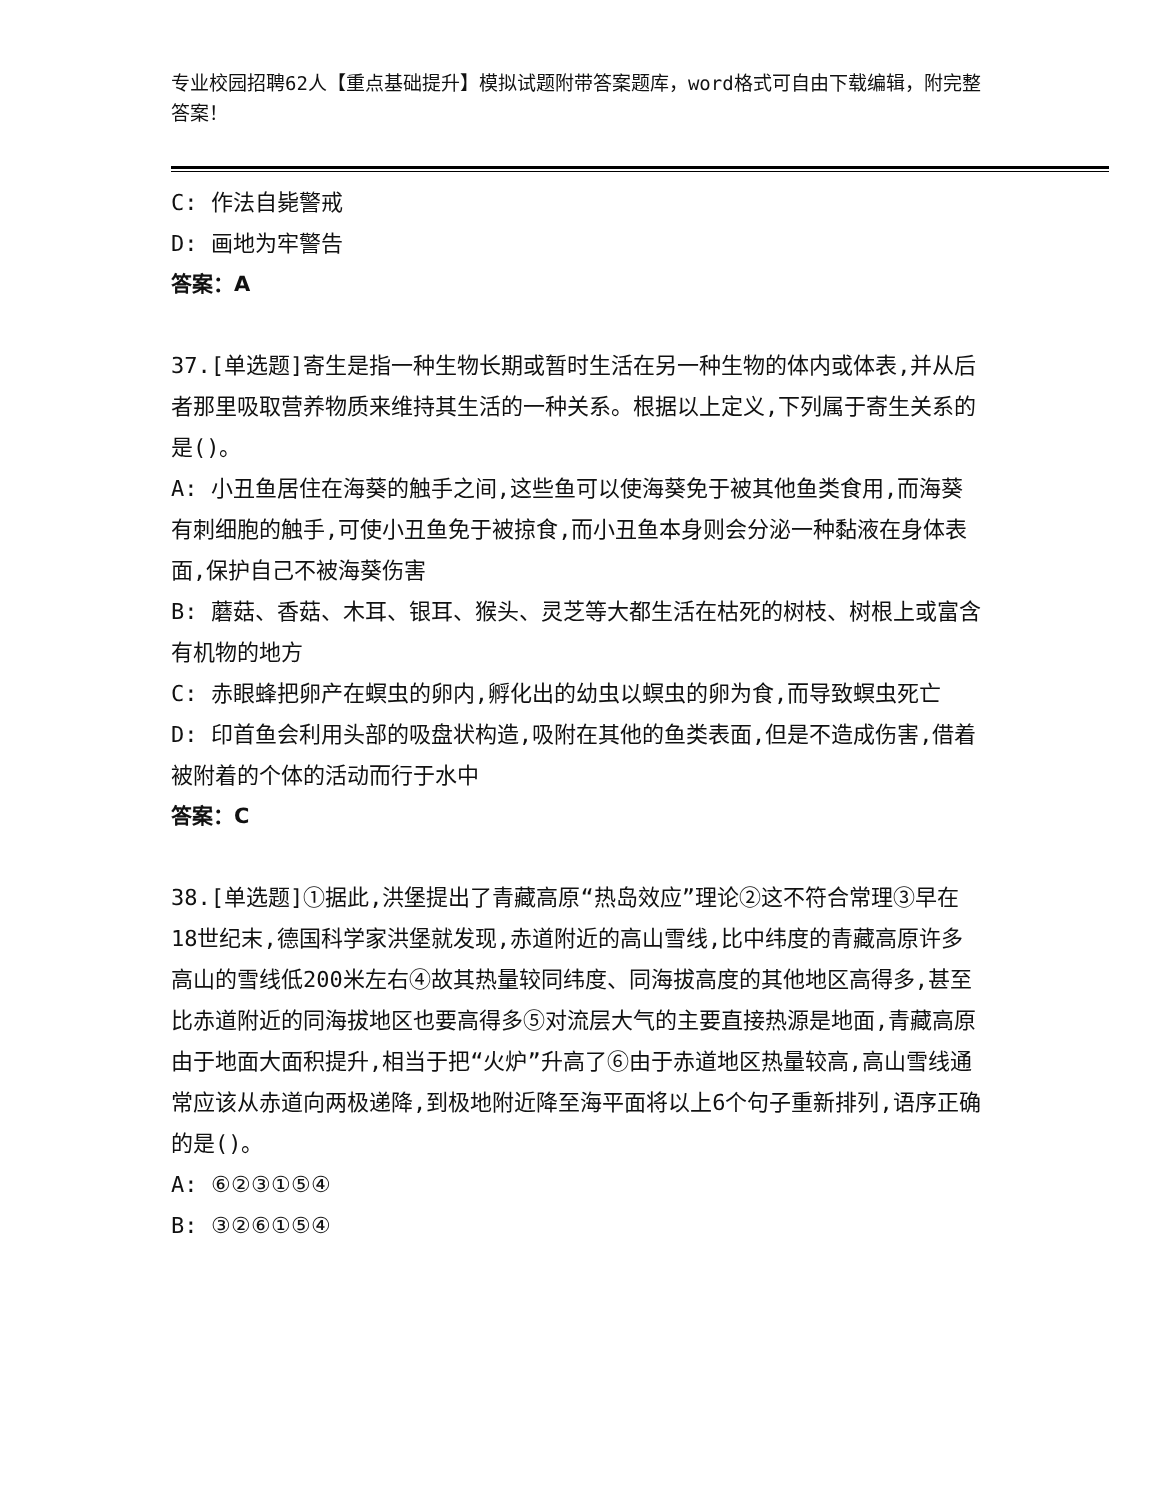专业校园招聘62人【重点基础提升】模拟试题附带答案题库，word格式可自由下载编辑，附完整答案！
C: 作法自毙警戒
D: 画地为牢警告
答案：A
37.[单选题]寄生是指一种生物长期或暂时生活在另一种生物的体内或体表,并从后者那里吸取营养物质来维持其生活的一种关系。根据以上定义,下列属于寄生关系的是()。
A: 小丑鱼居住在海葵的触手之间,这些鱼可以使海葵免于被其他鱼类食用,而海葵有刺细胞的触手,可使小丑鱼免于被掠食,而小丑鱼本身则会分泌一种黏液在身体表面,保护自己不被海葵伤害
B: 蘑菇、香菇、木耳、银耳、猴头、灵芝等大都生活在枯死的树枝、树根上或富含有机物的地方
C: 赤眼蜂把卵产在螟虫的卵内,孵化出的幼虫以螟虫的卵为食,而导致螟虫死亡
D: 印首鱼会利用头部的吸盘状构造,吸附在其他的鱼类表面,但是不造成伤害,借着被附着的个体的活动而行于水中
答案：C
38.[单选题]①据此,洪堡提出了青藏高原“热岛效应”理论②这不符合常理③早在18世纪末,德国科学家洪堡就发现,赤道附近的高山雪线,比中纬度的青藏高原许多高山的雪线低200米左右④故其热量较同纬度、同海拔高度的其他地区高得多,甚至比赤道附近的同海拔地区也要高得多⑤对流层大气的主要直接热源是地面,青藏高原由于地面大面积提升,相当于把“火炉”升高了⑥由于赤道地区热量较高,高山雪线通常应该从赤道向两极递降,到极地附近降至海平面将以上6个句子重新排列,语序正确的是()。
A: ⑥②③①⑤④
B: ③②⑥①⑤④